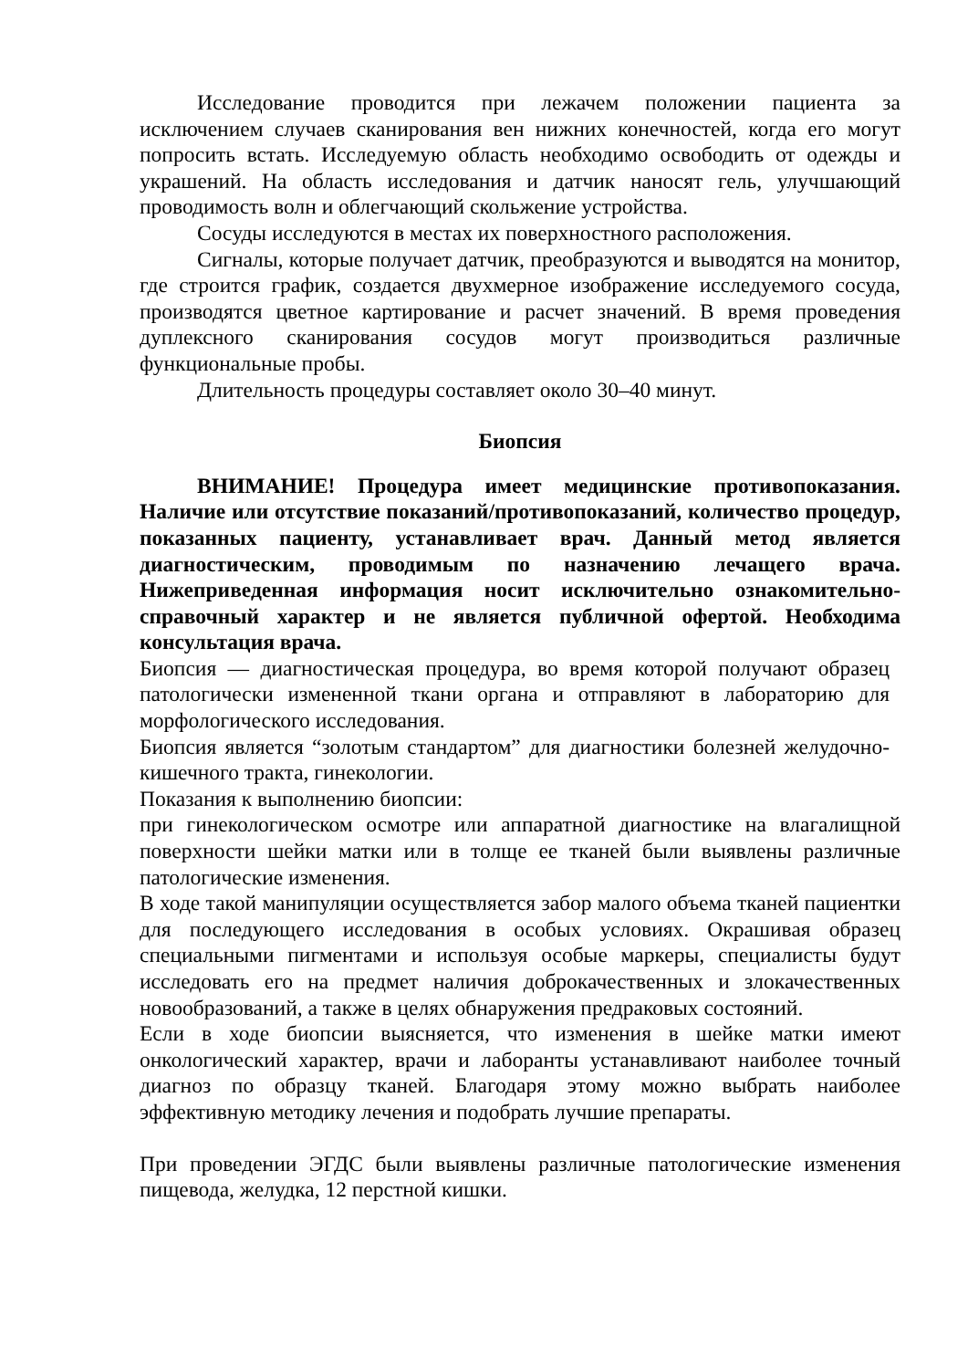Исследование проводится при лежачем положении пациента за исключением случаев сканирования вен нижних конечностей, когда его могут попросить встать. Исследуемую область необходимо освободить от одежды и украшений. На область исследования и датчик наносят гель, улучшающий проводимость волн и облегчающий скольжение устройства.
Сосуды исследуются в местах их поверхностного расположения.
Сигналы, которые получает датчик, преобразуются и выводятся на монитор, где строится график, создается двухмерное изображение исследуемого сосуда, производятся цветное картирование и расчет значений. В время проведения дуплексного сканирования сосудов могут производиться различные функциональные пробы.
Длительность процедуры составляет около 30–40 минут.
Биопсия
ВНИМАНИЕ! Процедура имеет медицинские противопоказания. Наличие или отсутствие показаний/противопоказаний, количество процедур, показанных пациенту, устанавливает врач. Данный метод является диагностическим, проводимым по назначению лечащего врача. Нижеприведенная информация носит исключительно ознакомительно-справочный характер и не является публичной офертой. Необходима консультация врача.
Биопсия — диагностическая процедура, во время которой получают образец патологически измененной ткани органа и отправляют в лабораторию для морфологического исследования.
Биопсия является “золотым стандартом” для диагностики болезней желудочно-кишечного тракта, гинекологии.
Показания к выполнению биопсии:
при гинекологическом осмотре или аппаратной диагностике на влагалищной поверхности шейки матки или в толще ее тканей были выявлены различные патологические изменения.
В ходе такой манипуляции осуществляется забор малого объема тканей пациентки для последующего исследования в особых условиях. Окрашивая образец специальными пигментами и используя особые маркеры, специалисты будут исследовать его на предмет наличия доброкачественных и злокачественных новообразований, а также в целях обнаружения предраковых состояний.
Если в ходе биопсии выясняется, что изменения в шейке матки имеют онкологический характер, врачи и лаборанты устанавливают наиболее точный диагноз по образцу тканей. Благодаря этому можно выбрать наиболее эффективную методику лечения и подобрать лучшие препараты.
При проведении ЭГДС были выявлены различные патологические изменения пищевода, желудка, 12 перстной кишки.